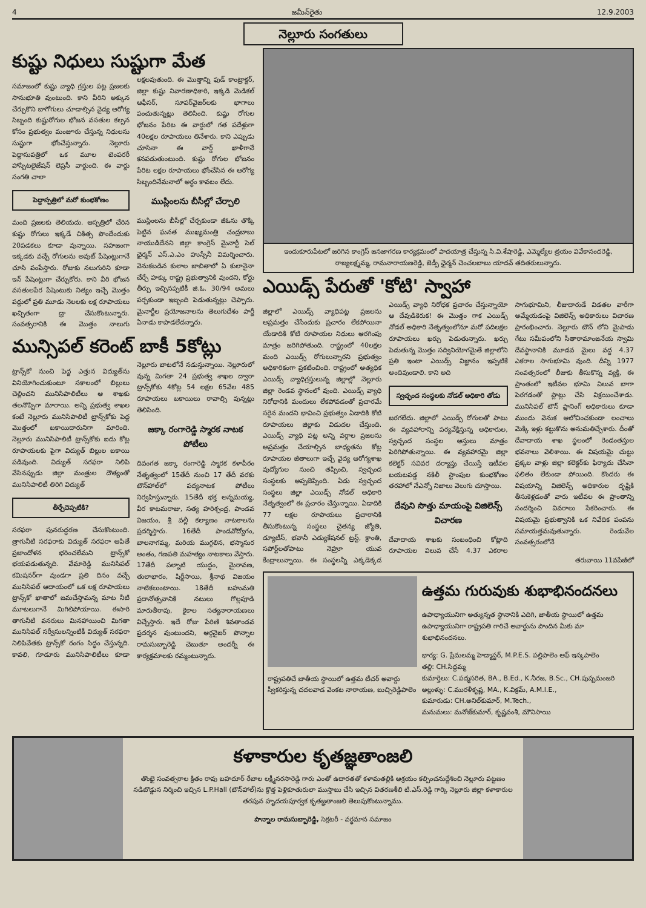4 జమీన్‌రైతు 12.9.2003
నెల్లూరు సంగతులు
కుష్టు నిధులు సుష్టుగా మేత
సమాజంలో కుష్టు వ్యాధి గ్రస్తుల పట్ల ప్రజలకు సానుభూతి వుంటుంది. కాని వీరిని అక్కున చేర్చుకొని బాగోగులు చూడాల్సిన వైద్య ఆరోగ్య సిబ్బంది కుష్టురోగుల భోజన వసతుల కల్పన కోసం ప్రభుత్వం మంజూరు చేస్తున్న నిధులను సుష్టుగా భోంచేస్తున్నారు. నెల్లూరు పెద్దాసుపత్రిలో ఒక మూల టెంపరరీ హాస్పిటలైజేషన్ లెప్రసీ వార్డుంది. ఈ వార్డు సంగతి చాలా
పెద్దాస్పత్రిలో మరో కుంభకోణం
మంది ప్రజలకు తెలియదు. ఆస్పత్రిలో చేరిన కుష్టు రోగులు ఇక్కడే చికిత్స పొందేందుకు 20పడకలు కూడా వున్నాయి. సహజంగా ఇక్కడకు వచ్చే రోగులను అవుట్ పేషెంట్లుగానే చూసి పంపేస్తారు. రోజుకు నలుగురిని కూడా ఇన్ పేషెంట్లుగా చేర్చుకోరు. కాని వీరి భోజన వసతులపేర పేషెంటుకు నిత్యం ఇచ్చే మొత్తం పద్దులో ప్రతి మూడు నెలలకు లక్ష రూపాయలు ఖచ్చితంగా డ్రా చేసుకొంటున్నారు. సంవత్సరానికి ఈ మొత్తం నాలుగు లక్షలవుతుంది. ఈ మొత్తాన్ని ఫుడ్ కాంట్రాక్టర్, జిల్లా కుష్టు నివారణాధికారి, ఇక్కడి మెడికల్ ఆఫీసర్, సూపర్‌వైజర్‌లకు భాగాలు పంచుతున్నట్లు తెలిసింది. కుష్టు రోగుల భోజనం పేరిట ఈ వార్డులో గత పదేళ్లుగా 40లక్షల రూపాయలు తినేశారు. కాని ఎప్పుడు చూసినా ఈ వార్డ్ ఖాళీగానే కనపడుతుంటుంది. కుష్టు రోగుల భోజనం పేరిట లక్షల రూపాయలు భోంచేసిన ఈ ఆరోగ్య సిబ్బందినేమనాలో అర్థం కావటం లేదు.
ముస్లింలను బీసీల్లో చేర్చాలి
ముస్లింలను బీసీల్లో చేర్చకుండా జీఓను తొక్కి పెట్టిన ఘనత ముఖ్యమంత్రి చంద్రబాబు నాయుడిదేనని జిల్లా కాంగ్రెస్ మైనార్టీ సెల్ ఛైర్మన్ ఎస్.ఎ.ఎం హుస్సేనీ విమర్శించారు. వెనుకబడిన కులాల జాబితాలో ఏ కులానైనా చేర్చే హక్కు రాష్ట్ర ప్రభుత్వానికి వుందని, కోర్టు తీర్పు ఇచ్చినప్పటికీ జి.ఓ. 30/94 అమలు పర్చకుండా ఇబ్బంది పెడుతున్నట్లు చెప్పారు. మైనార్టీల ప్రయోజనాలను తెలుగుదేశం పార్టీ ఏనాడు కాపాడలేదన్నారు.
మున్సిపల్ కరెంట్ బాకీ 5కోట్లు
ట్రాన్స్‌కో నుంచి పెద్ద ఎత్తున విద్యుత్‌ను వినియోగించుకుంటూ సకాలంలో బిల్లులు చెల్లించని మునిసిపాలిటీలు ఆ శాఖకు తలనొప్పిగా మారాయి. అన్ని ప్రభుత్వ శాఖల కంటే నెల్లూరు మునిసిపాలిటీ ట్రాన్స్‌కోకు పెద్ద మొత్తంలో బకాయిదారునిగా మారింది. నెల్లూరు మునిసిపాలిటీ ట్రాన్స్‌కోకు ఐదు కోట్ల రూపాయలకు పైగా విద్యుత్ బిల్లుల బకాయి పడివుంది. విద్యుత్ సరఫరా నిలిపి వేసినప్పుడు జిల్లా మంత్రుల దౌత్యంతో మునిసిపాలిటీ తిరిగి విద్యుత్
తీర్చేదెప్పటికి?
సరఫరా పునరుద్ధరణ చేసుకొంటుంది. త్రాగునీటి సరఫరాకు విద్యుత్ సరఫరా ఆపితే ప్రజాందోళన భరించలేమని ట్రాన్స్‌కో భయపడుతున్నది. వేమారెడ్డి మునిసిపల్ కమిషనర్‌గా వుండగా ప్రతి దినం వచ్చే మునిసిపల్ ఆదాయంలో ఒక లక్ష రూపాయలు ట్రాన్స్‌కో ఖాతాలో జమచేస్తామన్న మాట నీటి మూటలుగానే మిగిలిపోయాయి. ఈసారి తాగునీటి వనరులు మినహాయించి మిగతా మునిసిపల్ సర్వీసులన్నింటికీ విద్యుత్ సరఫరా నిలిపివేతకు ట్రాన్స్‌కో రంగం సిద్ధం చేస్తున్నది. కావలి, గూడూరు మునిసిపాలిటీలు కూడా నెల్లూరు బాటలోనే నడుస్తున్నాయి. నెల్లూరులో వున్న మిగతా 24 ప్రభుత్వ శాఖల ద్వారా ట్రాన్స్‌కోకు 4కోట్ల 54 లక్షల 65వేల 485 రూపాయలు బకాయిలు రావాల్సి వున్నట్లు తెలిసింది.
జక్కా రంగారెడ్డి స్మారక నాటక పోటీలు
దివంగత జక్కా రంగారెడ్డి స్మారక కళాపీఠం నేతృత్వంలో 15తేదీ నుంచి 17 తేదీ వరకు టౌన్‌హాల్‌లో పద్యనాటక పోటీలు నిర్వహిస్తున్నారు. 15తేదీ భక్త అన్నమయ్య, వీర కాటమరాజు, సత్య హరిశ్చంద్ర, పాండవ విజయం, శ్రీ వల్లీ కల్యాణం నాటకాలను ప్రదర్శిస్తారు. 16తేదీ పాండవోద్యోగం, బాలనాగమ్మ, మరియ ముగ్గలిన, భస్మాసుర అంతం, గణపతి మహత్యం నాటకాలు వేస్తారు. 17తేదీ పల్నాటి యుద్ధం, మైరావణ, తులాభారం, షిర్డీసాయి, శ్రీనాథ విజయం నాటికలుంటాయి. 18తేదీ బహుమతి ప్రదానోత్సవానికి నటులు గొల్లపూడి మారుతీరావు, కైకాల సత్యనారాయణలు విచ్చేస్తారు. ఇదే రోజు పేరిణి శివతాండవ ప్రదర్శన వుంటుందని, ఆర్గనైజర్ పొన్నాల రామసుబ్బారెడ్డి చెబుతూ అందర్నీ ఈ కార్యక్రమాలకు రమ్మంటున్నారు.
ఇందుకూరుపేటలో జరిగిన కాంగ్రెస్ జనజాగరణ కార్యక్రమంలో పాదయాత్ర చేస్తున్న సి.వి.శేషారెడ్డి, ఎమ్మెల్యేల త్రయం వివేకానందరెడ్డి, రాజ్యలక్ష్మమ్మ, రామనారాయణరెడ్డి, జెడ్పీ ఛైర్మన్ చెంచలబాబు యాదవ్ తదితరులున్నారు.
ఎయిడ్స్ పేరుతో 'కోటి' స్వాహా
జిల్లాలో ఎయిడ్స్ వ్యాధిపట్ల ప్రజలను అప్రమత్తం చేసేందుకు ప్రచారం లేకపోయినా యేడాదికి కోటి రూపాయల నిధులు ఆరగింపు మాత్రం జరిగిపోతుంది. రాష్ట్రంలో 40లక్షల మంది ఎయిడ్స్ రోగులున్నారని ప్రభుత్వం అధికారికంగా ప్రకటించింది. రాష్ట్రంలో అత్యధిక ఎయిడ్స్ వ్యాధిగ్రస్తులున్న జిల్లాల్లో నెల్లూరు జిల్లా రెండవ స్థానంలో వుంది. ఎయిడ్స్ వ్యాధి నిరోధానికి మందులు లేకపోవడంతో ప్రచారమే సరైన మందని భావించి ప్రభుత్వం ఏడాదికి కోటి రూపాయలు జిల్లాకు విడుదల చేస్తుంది. ఎయిడ్స్ వ్యాధి పట్ల అన్ని వర్గాల ప్రజలను అప్రమత్తం చేయాల్సిన బాధ్యతను కోట్ల రూపాయల జీతాలుగా ఇచ్చే వైద్య ఆరోగ్యశాఖ వుద్యోగుల నుంచి తప్పించి, స్వచ్ఛంద సంస్థలకు అప్పజెప్పింది. ఏడు స్వచ్ఛంద సంస్థలు జిల్లా ఎయిడ్స్ నోడల్ అధికారి నేతృత్వంలో ఈ ప్రచారం చేస్తున్నాయి. ఏడాదికి 77 లక్షల రూపాయలు ప్రచారానికి తీసుకొంటున్న సంస్థలు చైతన్య జ్యోతి, డ్యూటీస్, భవానీ ఎడ్యుకేషనల్ ట్రస్ట్, క్రాంతి, సపోర్ట్‌లతోపాటు నెహ్రూ యువ కేంద్రాలున్నాయి. ఈ సంస్థలన్నీ ఎక్కడెక్కడ ఎయిడ్స్ వ్యాధి నిరోధక ప్రచారం చేస్తున్నాయో ఆ దేవుడికెరుక! ఈ మొత్తం గాక ఎయిడ్స్ నోడల్ అధికారి నేతృత్వంలోనూ మరో పదిలక్షల రూపాయలు ఖర్చు పెడుతున్నారు. ఖర్చు పెడుతున్న మొత్తం సద్వినియోగమైతే జిల్లాలోని ప్రతి ఇంటా ఎయిడ్స్ విజ్ఞానం ఇప్పటికే అందివుండాలి. కాని అది
స్వచ్ఛంద సంస్థలకు నోడల్ అధికారి తోడు
జరగలేదు. జిల్లాలో ఎయిడ్స్ రోగులతో పాటు ఈ వ్యవహారాన్ని పర్యవేక్షిస్తున్న అధికారుల, స్వచ్ఛంద సంస్థల ఆస్తులు మాత్రం పెరిగిపోతున్నాయి. ఈ వ్యవహారమై జిల్లా కలెక్టర్ సవివర దర్యాప్తు చేయిస్తే ఇటీవల బయటపడ్డ నకిలీ స్టాంపుల కుంభకోణం తరహాలో నేఎన్నో నిజాలు వెలుగు చూస్తాయి.
దేవుని సొత్తు మాయంపై విజిలెన్స్ విచారణ
దేవాదాయ శాఖకు సంబంధించి కోట్లాది రూపాయల విలువ చేసే 4.37 ఎకరాల సాగుభూమిని, లీజుదారుడే విడతల వారీగా అమ్మేయడంపై విజిలెన్స్ అధికారులు విచారణ ప్రారంభించారు. నెల్లూరు టౌన్ లోని మైపాడు గేటు సమీపంలోని సీతారామాంజనేయ స్వామి దేవస్థానానికి మూడవ మైలు వద్ద 4.37 ఎకరాల సాగుభూమి వుంది. దీన్ని 1977 సంవత్సరంలో లీజుకు తీసుకొన్న వ్యక్తి, ఈ ప్రాంతంలో ఇటీవల భూమి విలువ బాగా పెరగడంతో ప్లాట్లు చేసి విక్రయించేశాడు. మునిసిపల్ టౌన్ ప్లానింగ్ అధికారులు కూడా ముందు వెనుక ఆలోచించకుండా లంచాలు మెక్కి ఇళ్లు కట్టుకొను అనుమతిచ్చేశారు. దీంతో దేవాదాయ శాఖ స్థలంలో రెండంతస్తుల భవనాలు వెలిశాయి. ఈ విషయమై చుట్టు ప్రక్కల వాళ్లు జిల్లా కలెక్టర్‌కు ఫిర్యాదు చేసినా ఫలితం లేకుండా పోయింది. కొందరు ఈ విషయాన్ని విజిలెన్స్ అధికారుల దృష్టికి తీసుకెళ్లడంతో వారు ఇటీవల ఈ ప్రాంతాన్ని సందర్శించి వివరాలు సేకరించారు. ఈ విషయమై ప్రభుత్వానికి ఒక నివేదిక పంపను సమాయత్తమవుతున్నారు. రెండువేల సంవత్సరంలోనే
తరువాయి 11వపేజీలో
రాష్ట్రపతిచే జాతీయ స్థాయిలో ఉత్తమ టీచర్ అవార్డు స్వీకరిస్తున్న చదలవాడ వెంకట నారాయణ, బుచ్చిరెడ్డిపాలెం
ఉత్తమ గురువుకు శుభాభినందనలు
ఉపాధ్యాయునిగా అత్యున్నత స్థానానికి ఎదిగి, జాతీయ స్థాయిలో ఉత్తమ ఉపాధ్యాయునిగా రాష్ట్రపతి గారిచే అవార్డును పొందిన మీకు మా శుభాభినందనలు.
భార్య: G. ప్రేమలమ్మ హెడ్మాస్టర్, M.P.E.S. పల్లిపాలెం ఆఫ్ ఇస్కపాలెం
తల్లి: CH.సిద్ధమ్మ
కుమార్తెలు: C.పద్మసరిత, BA., B.Ed., K.నీరజ, B.Sc., CH.పుష్పమంజరి
అల్లుళ్ళు: C.మురళీకృష్ణ, MA., K.విక్రమ్, A.M.I.E.,
కుమారుడు: CH.అనిల్‌కుమార్, M.Tech.,
మనుమలు: మనోజ్‌కుమార్, కృష్ణవంశీ, మౌనిసాయి
కళాకారుల కృతజ్ఞతాంజలి
తొంభై సంవత్సరాల క్రితం రావు బహదూర్ రేబాల లక్ష్మీనరసారెడ్డి గారు ఎంతో ఉదారతతో కళామతల్లికి ఆశ్రయం కల్పించనుద్దేశించి నెల్లూరు పట్టణం నడిబొడ్డున నిర్మించి ఇచ్చిన L.P.Hall (టౌన్‌హాల్)ను క్రొత్త పెళ్లికూతురులా ముస్తాబు చేసి ఇచ్చిన వితరణశీలి టి.ఎస్.రెడ్డి గార్కి నెల్లూరు జిల్లా కళాకారుల తరపున హృదయపూర్వక కృతజ్ఞతాంజలి తెలుపుకొంటున్నాము.
పొన్నాల రామసుబ్బారెడ్డి, సెక్రటరీ - వర్ధమాన సమాజం